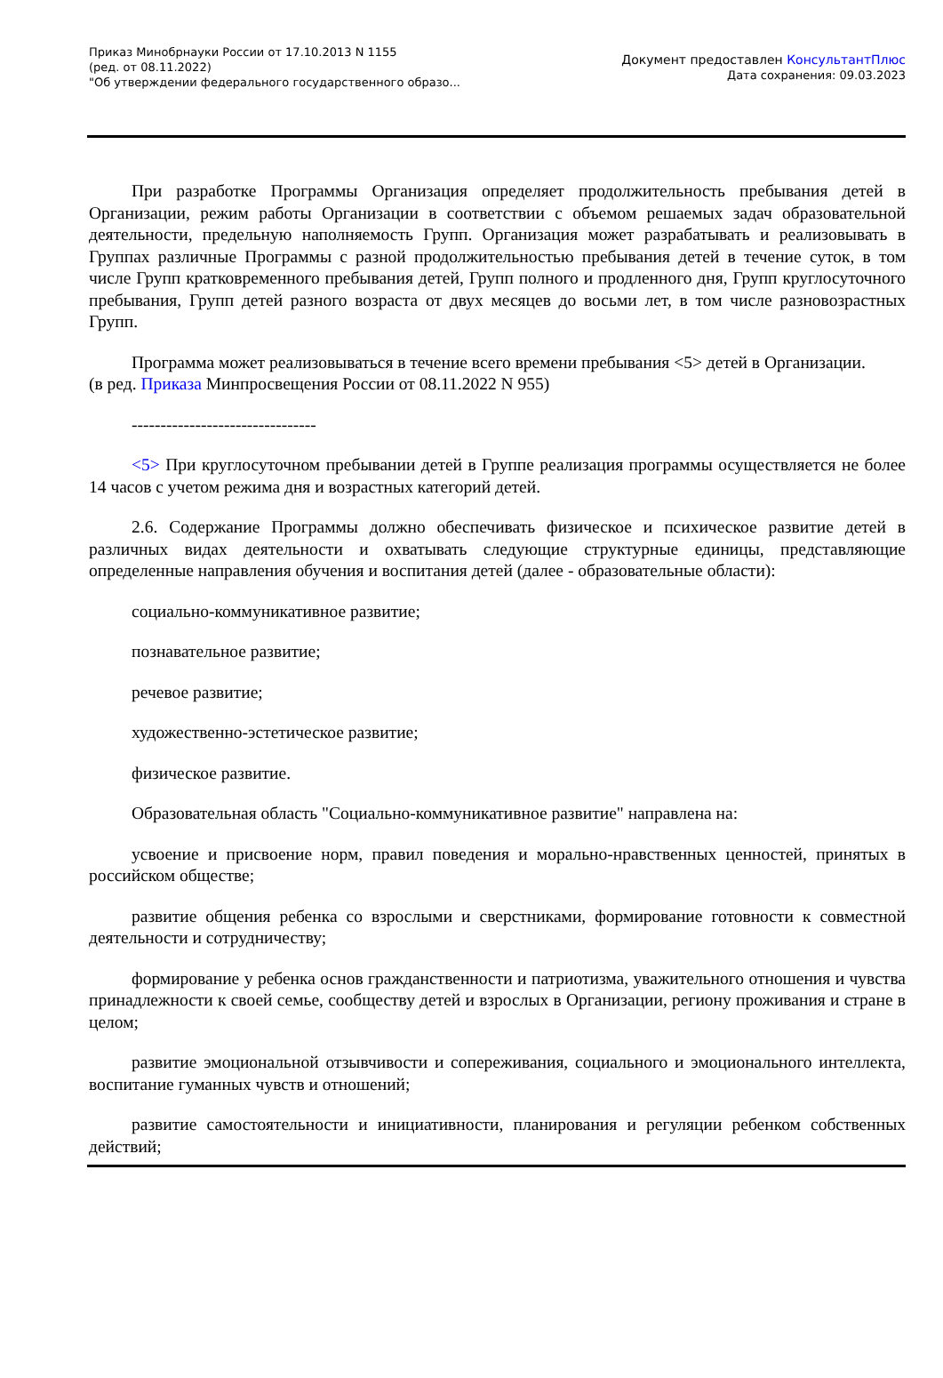Приказ Минобрнауки России от 17.10.2013 N 1155
(ред. от 08.11.2022)
"Об утверждении федерального государственного образо...
Документ предоставлен КонсультантПлюс
Дата сохранения: 09.03.2023
При разработке Программы Организация определяет продолжительность пребывания детей в Организации, режим работы Организации в соответствии с объемом решаемых задач образовательной деятельности, предельную наполняемость Групп. Организация может разрабатывать и реализовывать в Группах различные Программы с разной продолжительностью пребывания детей в течение суток, в том числе Групп кратковременного пребывания детей, Групп полного и продленного дня, Групп круглосуточного пребывания, Групп детей разного возраста от двух месяцев до восьми лет, в том числе разновозрастных Групп.
Программа может реализовываться в течение всего времени пребывания <5> детей в Организации.
(в ред. Приказа Минпросвещения России от 08.11.2022 N 955)
--------------------------------
<5> При круглосуточном пребывании детей в Группе реализация программы осуществляется не более 14 часов с учетом режима дня и возрастных категорий детей.
2.6. Содержание Программы должно обеспечивать физическое и психическое развитие детей в различных видах деятельности и охватывать следующие структурные единицы, представляющие определенные направления обучения и воспитания детей (далее - образовательные области):
социально-коммуникативное развитие;
познавательное развитие;
речевое развитие;
художественно-эстетическое развитие;
физическое развитие.
Образовательная область "Социально-коммуникативное развитие" направлена на:
усвоение и присвоение норм, правил поведения и морально-нравственных ценностей, принятых в российском обществе;
развитие общения ребенка со взрослыми и сверстниками, формирование готовности к совместной деятельности и сотрудничеству;
формирование у ребенка основ гражданственности и патриотизма, уважительного отношения и чувства принадлежности к своей семье, сообществу детей и взрослых в Организации, региону проживания и стране в целом;
развитие эмоциональной отзывчивости и сопереживания, социального и эмоционального интеллекта, воспитание гуманных чувств и отношений;
развитие самостоятельности и инициативности, планирования и регуляции ребенком собственных действий;